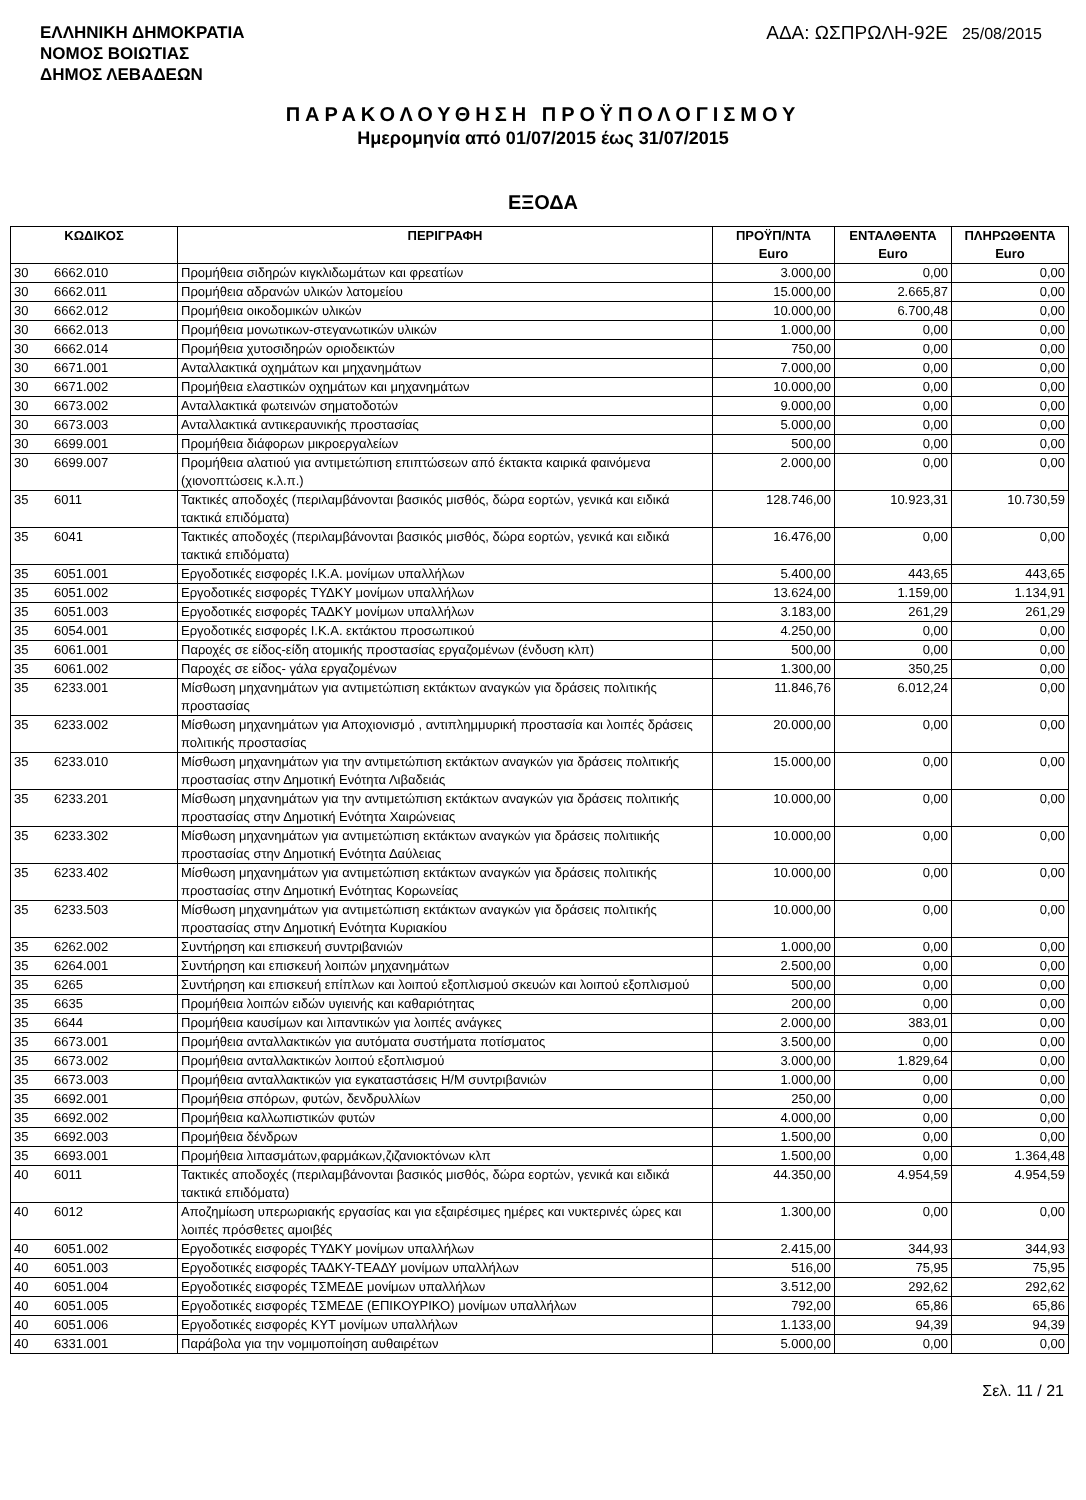ΕΛΛΗΝΙΚΗ ΔΗΜΟΚΡΑΤΙΑ
ΝΟΜΟΣ ΒΟΙΩΤΙΑΣ
ΔΗΜΟΣ ΛΕΒΑΔΕΩΝ
ΑΔΑ: ΩΣΠΡΩΛΗ-92Ε 25/08/2015
ΠΑΡΑΚΟΛΟΥΘΗΣΗ ΠΡΟΫΠΟΛΟΓΙΣΜΟΥ
Ημερομηνία από 01/07/2015 έως 31/07/2015
ΕΞΟΔΑ
| ΚΩΔΙΚΟΣ | | ΠΕΡΙΓΡΑΦΗ | ΠΡΟΫΠ/ΝΤΑ Euro | ΕΝΤΑΛΘΕΝΤΑ Euro | ΠΛΗΡΩΘΕΝΤΑ Euro |
| --- | --- | --- | --- | --- | --- |
| 30 | 6662.010 | Προμήθεια σιδηρών κιγκλιδωμάτων και φρεατίων | 3.000,00 | 0,00 | 0,00 |
| 30 | 6662.011 | Προμήθεια αδρανών υλικών λατομείου | 15.000,00 | 2.665,87 | 0,00 |
| 30 | 6662.012 | Προμήθεια οικοδομικών υλικών | 10.000,00 | 6.700,48 | 0,00 |
| 30 | 6662.013 | Προμήθεια μονωτικων-στεγανωτικών υλικών | 1.000,00 | 0,00 | 0,00 |
| 30 | 6662.014 | Προμήθεια χυτοσιδηρών οριοδεικτών | 750,00 | 0,00 | 0,00 |
| 30 | 6671.001 | Ανταλλακτικά οχημάτων και μηχανημάτων | 7.000,00 | 0,00 | 0,00 |
| 30 | 6671.002 | Προμήθεια ελαστικών οχημάτων και μηχανημάτων | 10.000,00 | 0,00 | 0,00 |
| 30 | 6673.002 | Ανταλλακτικά φωτεινών σηματοδοτών | 9.000,00 | 0,00 | 0,00 |
| 30 | 6673.003 | Ανταλλακτικά αντικεραυνικής προστασίας | 5.000,00 | 0,00 | 0,00 |
| 30 | 6699.001 | Προμήθεια διάφορων μικροεργαλείων | 500,00 | 0,00 | 0,00 |
| 30 | 6699.007 | Προμήθεια αλατιού για αντιμετώπιση επιπτώσεων από έκτακτα καιρικά φαινόμενα (χιονοπτώσεις κ.λ.π.) | 2.000,00 | 0,00 | 0,00 |
| 35 | 6011 | Τακτικές αποδοχές (περιλαμβάνονται βασικός μισθός, δώρα εορτών, γενικά και ειδικά τακτικά επιδόματα) | 128.746,00 | 10.923,31 | 10.730,59 |
| 35 | 6041 | Τακτικές αποδοχές (περιλαμβάνονται βασικός μισθός, δώρα εορτών, γενικά και ειδικά τακτικά επιδόματα) | 16.476,00 | 0,00 | 0,00 |
| 35 | 6051.001 | Εργοδοτικές εισφορές Ι.Κ.Α. μονίμων υπαλλήλων | 5.400,00 | 443,65 | 443,65 |
| 35 | 6051.002 | Εργοδοτικές εισφορές ΤΥΔΚΥ μονίμων υπαλλήλων | 13.624,00 | 1.159,00 | 1.134,91 |
| 35 | 6051.003 | Εργοδοτικές εισφορές ΤΑΔΚΥ μονίμων υπαλλήλων | 3.183,00 | 261,29 | 261,29 |
| 35 | 6054.001 | Εργοδοτικές εισφορές Ι.Κ.Α. εκτάκτου προσωπικού | 4.250,00 | 0,00 | 0,00 |
| 35 | 6061.001 | Παροχές σε είδος-είδη ατομικής προστασίας εργαζομένων (ένδυση κλπ) | 500,00 | 0,00 | 0,00 |
| 35 | 6061.002 | Παροχές σε είδος- γάλα εργαζομένων | 1.300,00 | 350,25 | 0,00 |
| 35 | 6233.001 | Μίσθωση μηχανημάτων για αντιμετώπιση εκτάκτων αναγκών για δράσεις πολιτικής προστασίας | 11.846,76 | 6.012,24 | 0,00 |
| 35 | 6233.002 | Μίσθωση μηχανημάτων για Αποχιονισμό , αντιπλημμυρική προστασία και λοιπές δράσεις πολιτικής προστασίας | 20.000,00 | 0,00 | 0,00 |
| 35 | 6233.010 | Μίσθωση μηχανημάτων για την αντιμετώπιση εκτάκτων αναγκών για δράσεις πολιτικής προστασίας στην Δημοτική Ενότητα Λιβαδειάς | 15.000,00 | 0,00 | 0,00 |
| 35 | 6233.201 | Μίσθωση μηχανημάτων για την αντιμετώπιση εκτάκτων αναγκών για δράσεις πολιτικής προστασίας στην Δημοτική Ενότητα Χαιρώνειας | 10.000,00 | 0,00 | 0,00 |
| 35 | 6233.302 | Μίσθωση μηχανημάτων για αντιμετώπιση εκτάκτων αναγκών για δράσεις πολιτιικής προστασίας στην Δημοτική Ενότητα Δαύλειας | 10.000,00 | 0,00 | 0,00 |
| 35 | 6233.402 | Μίσθωση μηχανημάτων για αντιμετώπιση εκτάκτων αναγκών για δράσεις πολιτικής προστασίας στην Δημοτική Ενότητας Κορωνείας | 10.000,00 | 0,00 | 0,00 |
| 35 | 6233.503 | Μίσθωση μηχανημάτων για αντιμετώπιση εκτάκτων αναγκών για δράσεις πολιτικής προστασίας στην Δημοτική Ενότητα Κυριακίου | 10.000,00 | 0,00 | 0,00 |
| 35 | 6262.002 | Συντήρηση και επισκευή συντριβανιών | 1.000,00 | 0,00 | 0,00 |
| 35 | 6264.001 | Συντήρηση και επισκευή λοιπών μηχανημάτων | 2.500,00 | 0,00 | 0,00 |
| 35 | 6265 | Συντήρηση και επισκευή επίπλων και λοιπού εξοπλισμού σκευών και λοιπού εξοπλισμού | 500,00 | 0,00 | 0,00 |
| 35 | 6635 | Προμήθεια λοιπών ειδών υγιεινής και καθαριότητας | 200,00 | 0,00 | 0,00 |
| 35 | 6644 | Προμήθεια καυσίμων και λιπαντικών για λοιπές ανάγκες | 2.000,00 | 383,01 | 0,00 |
| 35 | 6673.001 | Προμήθεια ανταλλακτικών για αυτόματα συστήματα ποτίσματος | 3.500,00 | 0,00 | 0,00 |
| 35 | 6673.002 | Προμήθεια ανταλλακτικών λοιπού εξοπλισμού | 3.000,00 | 1.829,64 | 0,00 |
| 35 | 6673.003 | Προμήθεια ανταλλακτικών για εγκαταστάσεις Η/Μ συντριβανιών | 1.000,00 | 0,00 | 0,00 |
| 35 | 6692.001 | Προμήθεια σπόρων, φυτών, δενδρυλλίων | 250,00 | 0,00 | 0,00 |
| 35 | 6692.002 | Προμήθεια καλλωπιστικών φυτών | 4.000,00 | 0,00 | 0,00 |
| 35 | 6692.003 | Προμήθεια δένδρων | 1.500,00 | 0,00 | 0,00 |
| 35 | 6693.001 | Προμήθεια λιπασμάτων,φαρμάκων,ζιζανιοκτόνων κλπ | 1.500,00 | 0,00 | 1.364,48 |
| 40 | 6011 | Τακτικές αποδοχές (περιλαμβάνονται βασικός μισθός, δώρα εορτών, γενικά και ειδικά τακτικά επιδόματα) | 44.350,00 | 4.954,59 | 4.954,59 |
| 40 | 6012 | Αποζημίωση υπερωριακής εργασίας και για εξαιρέσιμες ημέρες και νυκτερινές ώρες και λοιπές πρόσθετες αμοιβές | 1.300,00 | 0,00 | 0,00 |
| 40 | 6051.002 | Εργοδοτικές εισφορές ΤΥΔΚΥ μονίμων υπαλλήλων | 2.415,00 | 344,93 | 344,93 |
| 40 | 6051.003 | Εργοδοτικές εισφορές ΤΑΔΚΥ-ΤΕΑΔΥ μονίμων υπαλλήλων | 516,00 | 75,95 | 75,95 |
| 40 | 6051.004 | Εργοδοτικές εισφορές ΤΣΜΕΔΕ μονίμων υπαλλήλων | 3.512,00 | 292,62 | 292,62 |
| 40 | 6051.005 | Εργοδοτικές εισφορές ΤΣΜΕΔΕ (ΕΠΙΚΟΥΡΙΚΟ) μονίμων υπαλλήλων | 792,00 | 65,86 | 65,86 |
| 40 | 6051.006 | Εργοδοτικές εισφορές ΚΥΤ μονίμων υπαλλήλων | 1.133,00 | 94,39 | 94,39 |
| 40 | 6331.001 | Παράβολα για την νομιμοποίηση αυθαιρέτων | 5.000,00 | 0,00 | 0,00 |
Σελ. 11 / 21